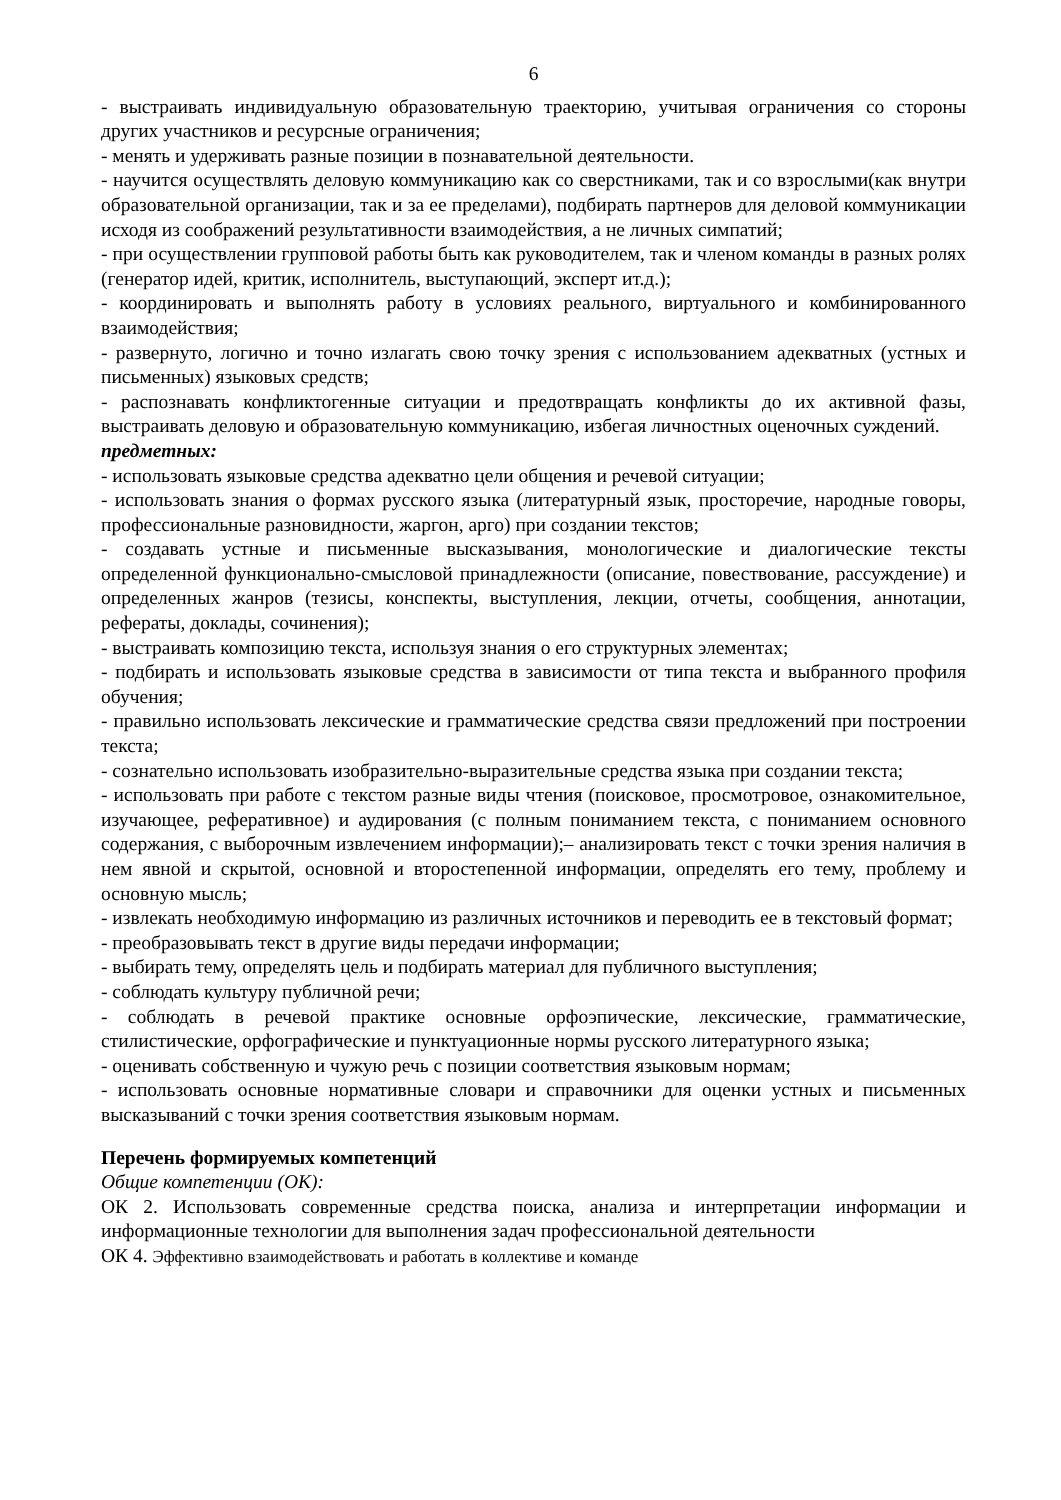6
- выстраивать индивидуальную образовательную траекторию, учитывая ограничения со стороны других участников и ресурсные ограничения;
- менять и удерживать разные позиции в познавательной деятельности.
- научится осуществлять деловую коммуникацию как со сверстниками, так и со взрослыми(как внутри образовательной организации, так и за ее пределами), подбирать партнеров для деловой коммуникации исходя из соображений результативности взаимодействия, а не личных симпатий;
- при осуществлении групповой работы быть как руководителем, так и членом команды в разных ролях (генератор идей, критик, исполнитель, выступающий, эксперт ит.д.);
- координировать и выполнять работу в условиях реального, виртуального и комбинированного взаимодействия;
- развернуто, логично и точно излагать свою точку зрения с использованием адекватных (устных и письменных) языковых средств;
- распознавать конфликтогенные ситуации и предотвращать конфликты до их активной фазы, выстраивать деловую и образовательную коммуникацию, избегая личностных оценочных суждений.
предметных:
- использовать языковые средства адекватно цели общения и речевой ситуации;
- использовать знания о формах русского языка (литературный язык, просторечие, народные говоры, профессиональные разновидности, жаргон, арго) при создании текстов;
- создавать устные и письменные высказывания, монологические и диалогические тексты определенной функционально-смысловой принадлежности (описание, повествование, рассуждение) и определенных жанров (тезисы, конспекты, выступления, лекции, отчеты, сообщения, аннотации, рефераты, доклады, сочинения);
- выстраивать композицию текста, используя знания о его структурных элементах;
- подбирать и использовать языковые средства в зависимости от типа текста и выбранного профиля обучения;
- правильно использовать лексические и грамматические средства связи предложений при построении текста;
- сознательно использовать изобразительно-выразительные средства языка при создании текста;
- использовать при работе с текстом разные виды чтения (поисковое, просмотровое, ознакомительное, изучающее, реферативное) и аудирования (с полным пониманием текста, с пониманием основного содержания, с выборочным извлечением информации);– анализировать текст с точки зрения наличия в нем явной и скрытой, основной и второстепенной информации, определять его тему, проблему и основную мысль;
- извлекать необходимую информацию из различных источников и переводить ее в текстовый формат;
- преобразовывать текст в другие виды передачи информации;
- выбирать тему, определять цель и подбирать материал для публичного выступления;
- соблюдать культуру публичной речи;
- соблюдать в речевой практике основные орфоэпические, лексические, грамматические, стилистические, орфографические и пунктуационные нормы русского литературного языка;
- оценивать собственную и чужую речь с позиции соответствия языковым нормам;
- использовать основные нормативные словари и справочники для оценки устных и письменных высказываний с точки зрения соответствия языковым нормам.
Перечень формируемых компетенций
Общие компетенции (ОК):
ОК 2. Использовать современные средства поиска, анализа и интерпретации информации и информационные технологии для выполнения задач профессиональной деятельности
ОК 4. Эффективно взаимодействовать и работать в коллективе и команде